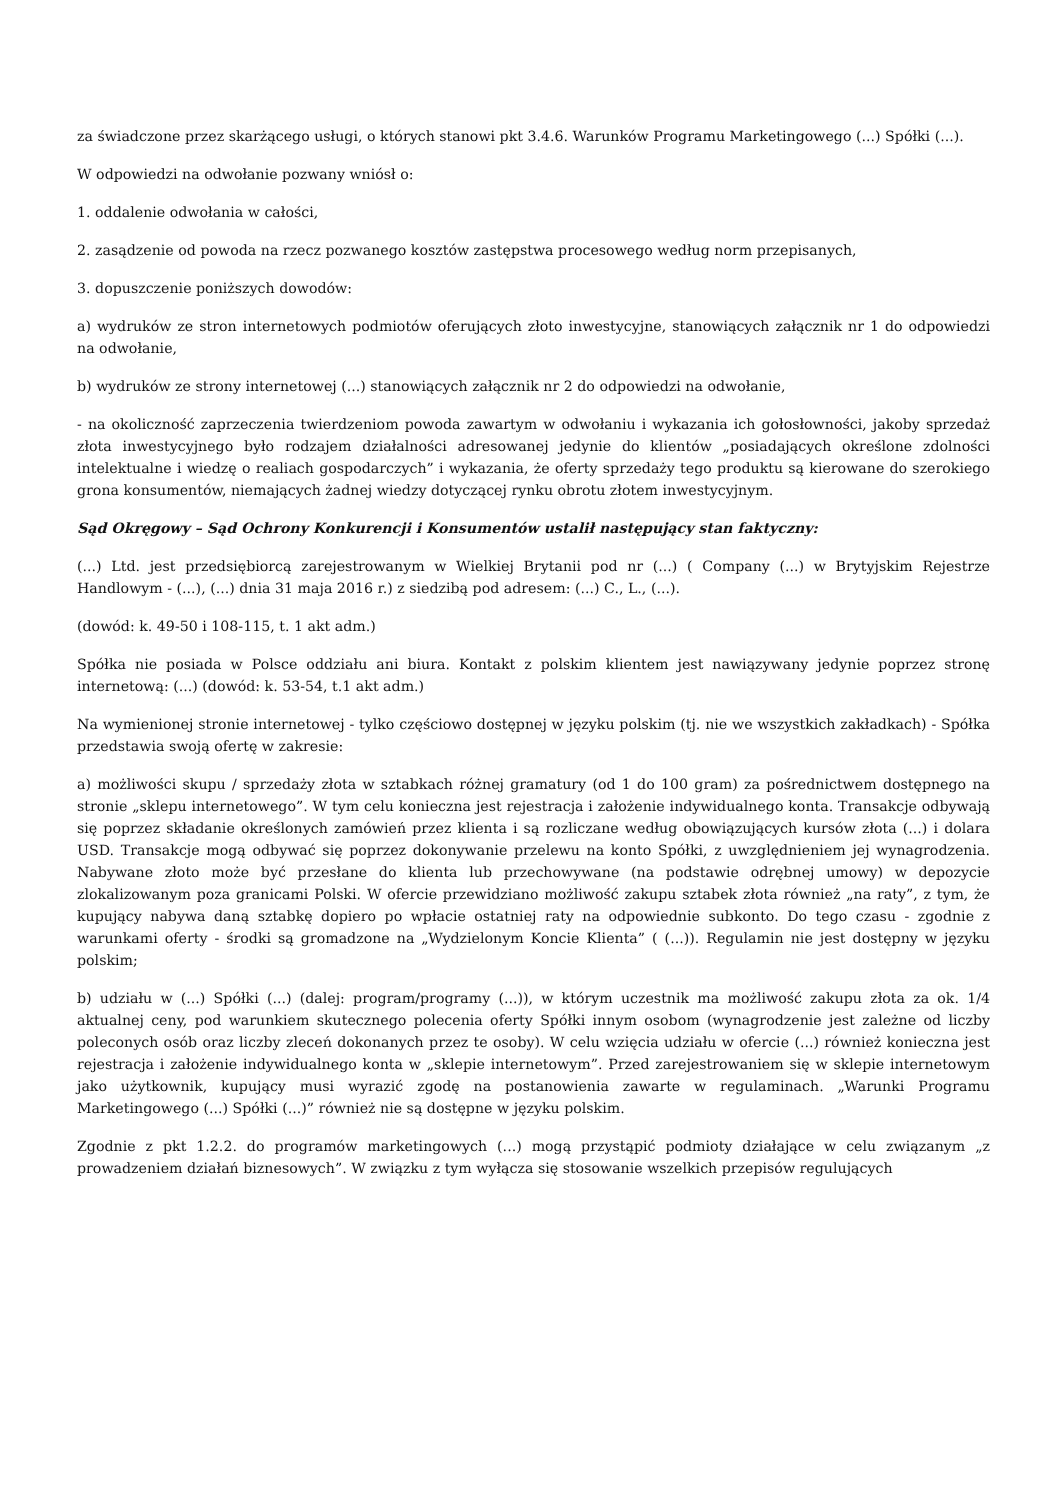za świadczone przez skarżącego usługi, o których stanowi pkt 3.4.6. Warunków Programu Marketingowego (...) Spółki (...).
W odpowiedzi na odwołanie pozwany wniósł o:
1. oddalenie odwołania w całości,
2. zasądzenie od powoda na rzecz pozwanego kosztów zastępstwa procesowego według norm przepisanych,
3. dopuszczenie poniższych dowodów:
a) wydruków ze stron internetowych podmiotów oferujących złoto inwestycyjne, stanowiących załącznik nr 1 do odpowiedzi na odwołanie,
b) wydruków ze strony internetowej (...) stanowiących załącznik nr 2 do odpowiedzi na odwołanie,
- na okoliczność zaprzeczenia twierdzeniom powoda zawartym w odwołaniu i wykazania ich gołosłowności, jakoby sprzedaż złota inwestycyjnego było rodzajem działalności adresowanej jedynie do klientów „posiadających określone zdolności intelektualne i wiedzę o realiach gospodarczych” i wykazania, że oferty sprzedaży tego produktu są kierowane do szerokiego grona konsumentów, niemających żadnej wiedzy dotyczącej rynku obrotu złotem inwestycyjnym.
Sąd Okręgowy – Sąd Ochrony Konkurencji i Konsumentów ustalił następujący stan faktyczny:
(...) Ltd. jest przedsiębiorcą zarejestrowanym w Wielkiej Brytanii pod nr (...) ( Company (...) w Brytyjskim Rejestrze Handlowym - (...), (...) dnia 31 maja 2016 r.) z siedzibą pod adresem: (...) C., L., (...).
(dowód: k. 49-50 i 108-115, t. 1 akt adm.)
Spółka nie posiada w Polsce oddziału ani biura. Kontakt z polskim klientem jest nawiązywany jedynie poprzez stronę internetową: (...) (dowód: k. 53-54, t.1 akt adm.)
Na wymienionej stronie internetowej - tylko częściowo dostępnej w języku polskim (tj. nie we wszystkich zakładkach) - Spółka przedstawia swoją ofertę w zakresie:
a) możliwości skupu / sprzedaży złota w sztabkach różnej gramatury (od 1 do 100 gram) za pośrednictwem dostępnego na stronie „sklepu internetowego”. W tym celu konieczna jest rejestracja i założenie indywidualnego konta. Transakcje odbywają się poprzez składanie określonych zamówień przez klienta i są rozliczane według obowiązujących kursów złota (...) i dolara USD. Transakcje mogą odbywać się poprzez dokonywanie przelewu na konto Spółki, z uwzględnieniem jej wynagrodzenia. Nabywane złoto może być przesłane do klienta lub przechowywane (na podstawie odrębnej umowy) w depozycie zlokalizowanym poza granicami Polski. W ofercie przewidziano możliwość zakupu sztabek złota również „na raty”, z tym, że kupujący nabywa daną sztabkę dopiero po wpłacie ostatniej raty na odpowiednie subkonto. Do tego czasu - zgodnie z warunkami oferty - środki są gromadzone na „Wydzielonym Koncie Klienta” ( (...)). Regulamin nie jest dostępny w języku polskim;
b) udziału w (...) Spółki (...) (dalej: program/programy (...)), w którym uczestnik ma możliwość zakupu złota za ok. 1/4 aktualnej ceny, pod warunkiem skutecznego polecenia oferty Spółki innym osobom (wynagrodzenie jest zależne od liczby poleconych osób oraz liczby zleceń dokonanych przez te osoby). W celu wzięcia udziału w ofercie (...) również konieczna jest rejestracja i założenie indywidualnego konta w „sklepie internetowym”. Przed zarejestrowaniem się w sklepie internetowym jako użytkownik, kupujący musi wyrazić zgodę na postanowienia zawarte w regulaminach. „Warunki Programu Marketingowego (...) Spółki (...)” również nie są dostępne w języku polskim.
Zgodnie z pkt 1.2.2. do programów marketingowych (...) mogą przystąpić podmioty działające w celu związanym „z prowadzeniem działań biznesowych”. W związku z tym wyłącza się stosowanie wszelkich przepisów regulujących